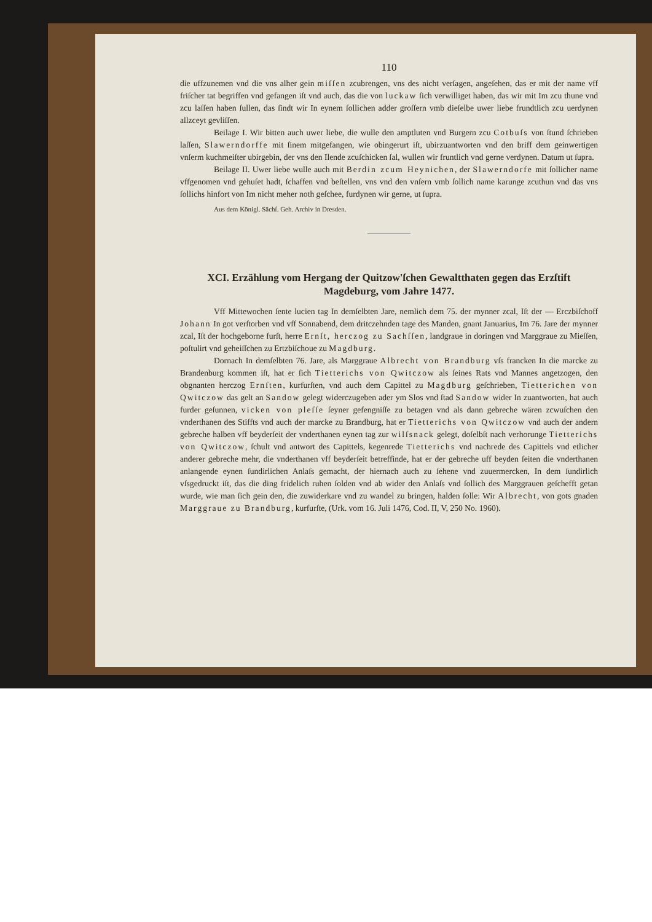110
die uffzunemen vnd die vns alher gein miſſen zcubrengen, vns des nicht verſagen, angeſehen, das er mit der name vff friſcher tat begriffen vnd gefangen iſt vnd auch, das die von luckaw ſich verwilliget haben, das wir mit Im zcu thune vnd zcu laſſen haben ſullen, das ſindt wir In eynem ſollichen adder groſſern vmb dieſelbe uwer liebe frundtlich zcu uerdynen allzceyt gevliſſen.
Beilage I. Wir bitten auch uwer liebe, die wulle den amptluten vnd Burgern zcu Cotbuſs von ſtund ſchrieben laſſen, Slawerndorffe mit ſinem mitgefangen, wie obingerurt iſt, ubirzuantworten vnd den briff dem geinwertigen vnſerm kuchmeiſter ubirgebin, der vns den Ilende zcuſchicken ſal, wullen wir fruntlich vnd gerne verdynen. Datum ut ſupra.
Beilage II. Uwer liebe wulle auch mit Berdin zcum Heynichen, der Slawerndorfe mit ſollicher name vffgenomen vnd gehuſet hadt, ſchaffen vnd beſtellen, vns vnd den vnſern vmb ſollich name karunge zcuthun vnd das vns ſollichs hinfort von Im nicht meher noth geſchee, furdynen wir gerne, ut ſupra.
Aus dem Königl. Sächſ. Geh. Archiv in Dresden.
XCI. Erzählung vom Hergang der Quitzow'ſchen Gewaltthaten gegen das Erzſtift Magdeburg, vom Jahre 1477.
Vff Mittewochen ſente lucien tag In demſelbten Jare, nemlich dem 75. der mynner zcal, Iſt der — Erczbiſchoff Johann In got verſtorben vnd vff Sonnabend, dem dritczehnden tage des Manden, gnant Januarius, Im 76. Jare der mynner zcal, Iſt der hochgeborne furſt, herre Ernſt, herczog zu Sachſſen, landgraue in doringen vnd Marggraue zu Mieſſen, poſtulirt vnd geheiſſchen zu Ertzbiſchoue zu Magdburg.
Dornach In demſelbten 76. Jare, als Marggraue Albrecht von Brandburg vſs francken In die marcke zu Brandenburg kommen iſt, hat er ſich Tietterichs von Qwitczow als ſeines Rats vnd Mannes angetzogen, den obgnanten herczog Ernſten, kurfurſten, vnd auch dem Capittel zu Magdburg geſchrieben, Tietterichen von Qwitczow das gelt an Sandow gelegt widerczugeben ader ym Slos vnd ſtad Sandow wider In zuantworten, hat auch furder geſunnen, vicken von pleſſe ſeyner gefengniſſe zu betagen vnd als dann gebreche wären zcwuſchen den vnderthanen des Stiffts vnd auch der marcke zu Brandburg, hat er Tietterichs von Qwitczow vnd auch der andern gebreche halben vff beyderſeit der vnderthanen eynen tag zur wilſsnack gelegt, doſelbſt nach verhorunge Tietterichs von Qwitczow, ſchult vnd antwort des Capittels, kegenrede Tietterichs vnd nachrede des Capittels vnd etlicher anderer gebreche mehr, die vnderthanen vff beyderſeit betreffinde, hat er der gebreche uff beyden ſeiten die vnderthanen anlangende eynen ſundirlichen Anlaſs gemacht, der hiernach auch zu ſehene vnd zuuermercken, In dem ſundirlich vſsgedruckt iſt, das die ding fridelich ruhen ſolden vnd ab wider den Anlaſs vnd ſollich des Marggrauen geſchefft getan wurde, wie man ſich gein den, die zuwiderkare vnd zu wandel zu bringen, halden ſolle: Wir Albrecht, von gots gnaden Marggraue zu Brandburg, kurfurſte, (Urk. vom 16. Juli 1476, Cod. II, V, 250 No. 1960).